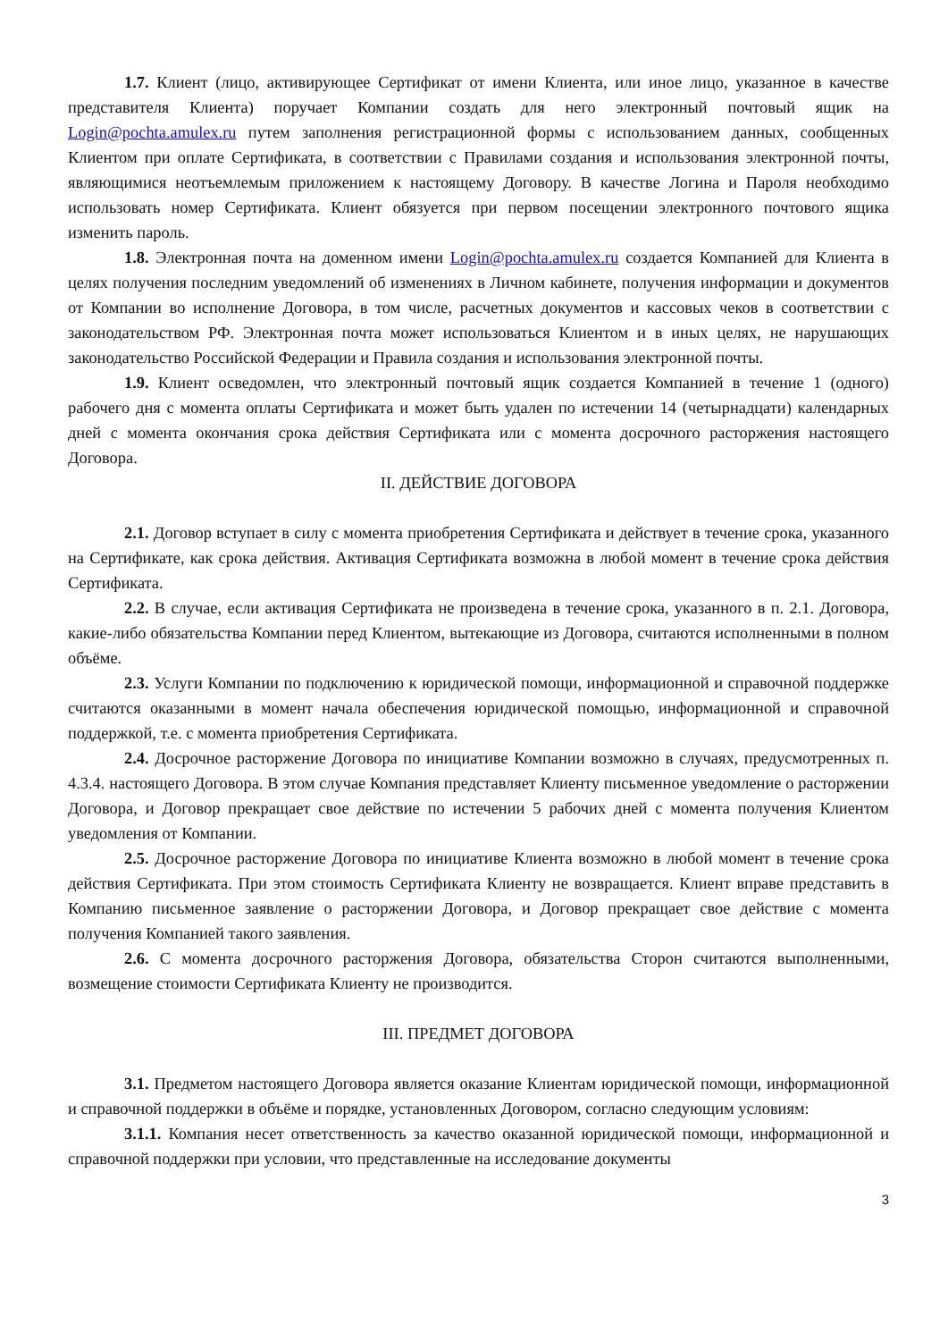1.7. Клиент (лицо, активирующее Сертификат от имени Клиента, или иное лицо, указанное в качестве представителя Клиента) поручает Компании создать для него электронный почтовый ящик на Login@pochta.amulex.ru путем заполнения регистрационной формы с использованием данных, сообщенных Клиентом при оплате Сертификата, в соответствии с Правилами создания и использования электронной почты, являющимися неотъемлемым приложением к настоящему Договору. В качестве Логина и Пароля необходимо использовать номер Сертификата. Клиент обязуется при первом посещении электронного почтового ящика изменить пароль.
1.8. Электронная почта на доменном имени Login@pochta.amulex.ru создается Компанией для Клиента в целях получения последним уведомлений об изменениях в Личном кабинете, получения информации и документов от Компании во исполнение Договора, в том числе, расчетных документов и кассовых чеков в соответствии с законодательством РФ. Электронная почта может использоваться Клиентом и в иных целях, не нарушающих законодательство Российской Федерации и Правила создания и использования электронной почты.
1.9. Клиент осведомлен, что электронный почтовый ящик создается Компанией в течение 1 (одного) рабочего дня с момента оплаты Сертификата и может быть удален по истечении 14 (четырнадцати) календарных дней с момента окончания срока действия Сертификата или с момента досрочного расторжения настоящего Договора.
II. ДЕЙСТВИЕ ДОГОВОРА
2.1. Договор вступает в силу с момента приобретения Сертификата и действует в течение срока, указанного на Сертификате, как срока действия. Активация Сертификата возможна в любой момент в течение срока действия Сертификата.
2.2. В случае, если активация Сертификата не произведена в течение срока, указанного в п. 2.1. Договора, какие-либо обязательства Компании перед Клиентом, вытекающие из Договора, считаются исполненными в полном объёме.
2.3. Услуги Компании по подключению к юридической помощи, информационной и справочной поддержке считаются оказанными в момент начала обеспечения юридической помощью, информационной и справочной поддержкой, т.е. с момента приобретения Сертификата.
2.4. Досрочное расторжение Договора по инициативе Компании возможно в случаях, предусмотренных п. 4.3.4. настоящего Договора. В этом случае Компания представляет Клиенту письменное уведомление о расторжении Договора, и Договор прекращает свое действие по истечении 5 рабочих дней с момента получения Клиентом уведомления от Компании.
2.5. Досрочное расторжение Договора по инициативе Клиента возможно в любой момент в течение срока действия Сертификата. При этом стоимость Сертификата Клиенту не возвращается. Клиент вправе представить в Компанию письменное заявление о расторжении Договора, и Договор прекращает свое действие с момента получения Компанией такого заявления.
2.6. С момента досрочного расторжения Договора, обязательства Сторон считаются выполненными, возмещение стоимости Сертификата Клиенту не производится.
III. ПРЕДМЕТ ДОГОВОРА
3.1. Предметом настоящего Договора является оказание Клиентам юридической помощи, информационной и справочной поддержки в объёме и порядке, установленных Договором, согласно следующим условиям:
3.1.1. Компания несет ответственность за качество оказанной юридической помощи, информационной и справочной поддержки при условии, что представленные на исследование документы
3